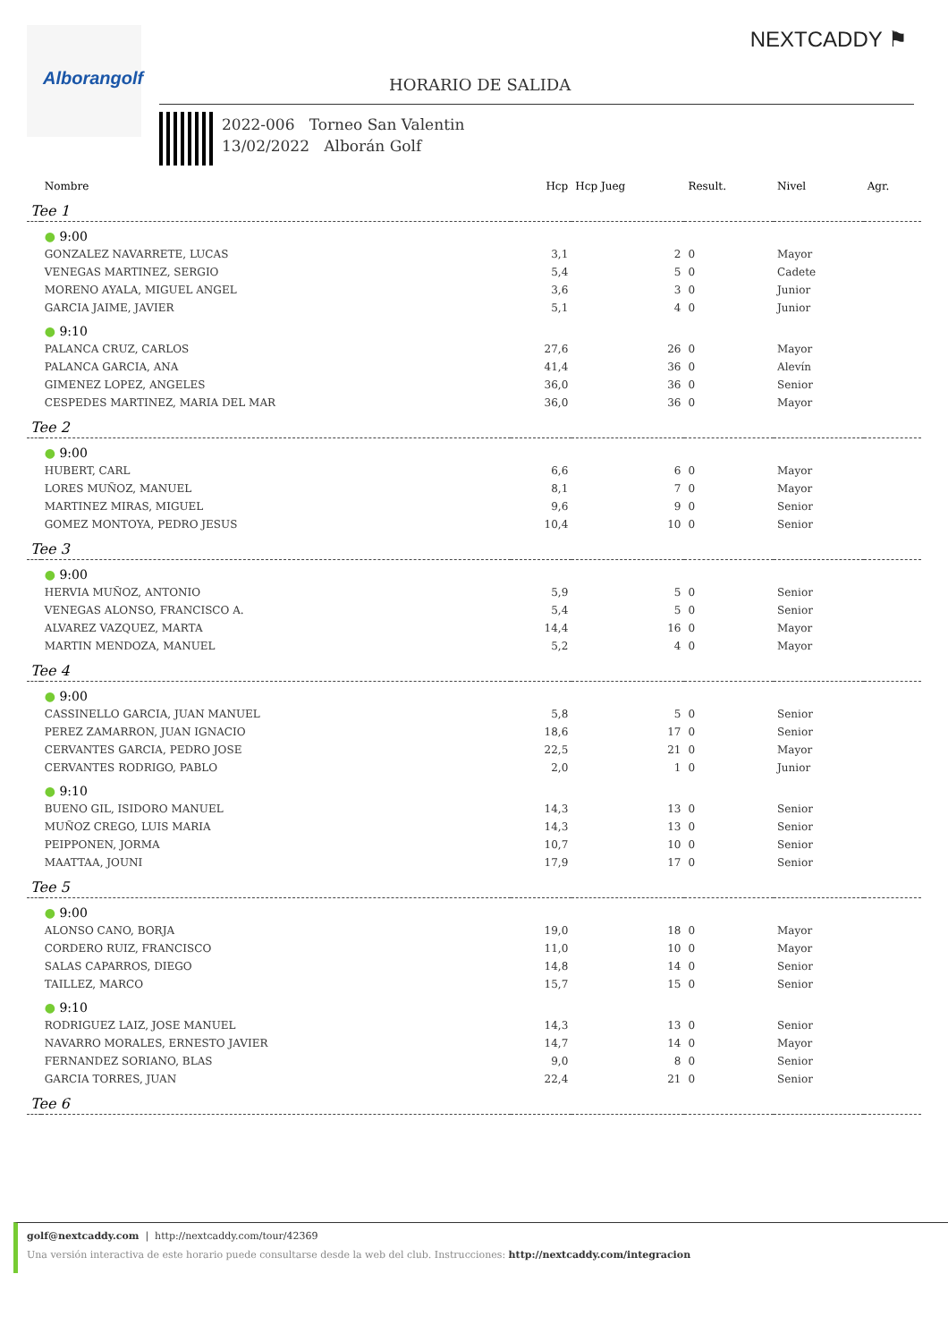Alborangolf NEXTCADDY ⚑
HORARIO DE SALIDA
2022-006 Torneo San Valentin
13/02/2022 Alborán Golf
| | Nombre | Hcp | Hcp Jueg | Result. | Nivel | Agr. |
| --- | --- | --- | --- | --- | --- | --- |
| Tee 1 | | | | | | |
| | ● 9:00 | | | | | |
| | GONZALEZ NAVARRETE, LUCAS | 3,1 | 2 | 0 | Mayor | |
| | VENEGAS MARTINEZ, SERGIO | 5,4 | 5 | 0 | Cadete | |
| | MORENO AYALA, MIGUEL ANGEL | 3,6 | 3 | 0 | Junior | |
| | GARCIA JAIME, JAVIER | 5,1 | 4 | 0 | Junior | |
| | ● 9:10 | | | | | |
| | PALANCA CRUZ, CARLOS | 27,6 | 26 | 0 | Mayor | |
| | PALANCA GARCIA, ANA | 41,4 | 36 | 0 | Alevín | |
| | GIMENEZ LOPEZ, ANGELES | 36,0 | 36 | 0 | Senior | |
| | CESPEDES MARTINEZ, MARIA DEL MAR | 36,0 | 36 | 0 | Mayor | |
| Tee 2 | | | | | | |
| | ● 9:00 | | | | | |
| | HUBERT, CARL | 6,6 | 6 | 0 | Mayor | |
| | LORES MUÑOZ, MANUEL | 8,1 | 7 | 0 | Mayor | |
| | MARTINEZ MIRAS, MIGUEL | 9,6 | 9 | 0 | Senior | |
| | GOMEZ MONTOYA, PEDRO JESUS | 10,4 | 10 | 0 | Senior | |
| Tee 3 | | | | | | |
| | ● 9:00 | | | | | |
| | HERVIA MUÑOZ, ANTONIO | 5,9 | 5 | 0 | Senior | |
| | VENEGAS ALONSO, FRANCISCO A. | 5,4 | 5 | 0 | Senior | |
| | ALVAREZ VAZQUEZ, MARTA | 14,4 | 16 | 0 | Mayor | |
| | MARTIN MENDOZA, MANUEL | 5,2 | 4 | 0 | Mayor | |
| Tee 4 | | | | | | |
| | ● 9:00 | | | | | |
| | CASSINELLO GARCIA, JUAN MANUEL | 5,8 | 5 | 0 | Senior | |
| | PEREZ ZAMARRON, JUAN IGNACIO | 18,6 | 17 | 0 | Senior | |
| | CERVANTES GARCIA, PEDRO JOSE | 22,5 | 21 | 0 | Mayor | |
| | CERVANTES RODRIGO, PABLO | 2,0 | 1 | 0 | Junior | |
| | ● 9:10 | | | | | |
| | BUENO GIL, ISIDORO MANUEL | 14,3 | 13 | 0 | Senior | |
| | MUÑOZ CREGO, LUIS MARIA | 14,3 | 13 | 0 | Senior | |
| | PEIPPONEN, JORMA | 10,7 | 10 | 0 | Senior | |
| | MAATTAA, JOUNI | 17,9 | 17 | 0 | Senior | |
| Tee 5 | | | | | | |
| | ● 9:00 | | | | | |
| | ALONSO CANO, BORJA | 19,0 | 18 | 0 | Mayor | |
| | CORDERO RUIZ, FRANCISCO | 11,0 | 10 | 0 | Mayor | |
| | SALAS CAPARROS, DIEGO | 14,8 | 14 | 0 | Senior | |
| | TAILLEZ, MARCO | 15,7 | 15 | 0 | Senior | |
| | ● 9:10 | | | | | |
| | RODRIGUEZ LAIZ, JOSE MANUEL | 14,3 | 13 | 0 | Senior | |
| | NAVARRO MORALES, ERNESTO JAVIER | 14,7 | 14 | 0 | Mayor | |
| | FERNANDEZ SORIANO, BLAS | 9,0 | 8 | 0 | Senior | |
| | GARCIA TORRES, JUAN | 22,4 | 21 | 0 | Senior | |
| Tee 6 | | | | | | |
golf@nextcaddy.com | http://nextcaddy.com/tour/42369
Una versión interactiva de este horario puede consultarse desde la web del club. Instrucciones: http://nextcaddy.com/integracion